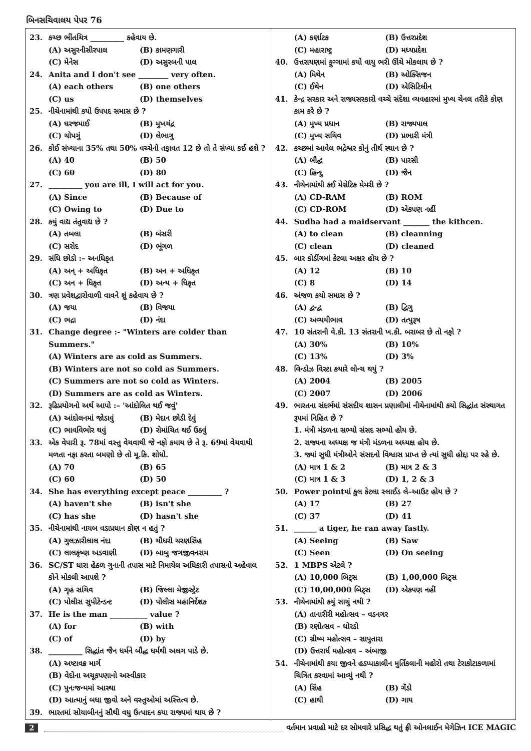બિનસચિવાલય પેપર 76
23. કચ્છ ભીંતચિત્ર _________ કહેવાય છે.
(A) અસુરનીસીરપાલ (B) કામણગારી
(C) મેનેસ (D) અસુરબની પાલ
24. Anita and I don't see ________ very often.
(A) each others (B) one others
(C) us (D) themselves
25. નીચેનામાંથી કયો ઉપપદ સમાસ છે ?
(A) ઘરજમાઈ (B) મુખચંદ્ર
(C) ચોપગું (D) લેભાગુ
26. કોઈ સંખ્યાના 35% તથા 50% વચ્ચેનો તફાવત 12 છે તો તે સંખ્યા કઈ હશે ?
(A) 40 (B) 50
(C) 60 (D) 80
27. _________ you are ill, I will act for you.
(A) Since (B) Because of
(C) Owing to (D) Due to
28. કયું વાદ્ય તંતુવાદ્ય છે ?
(A) તબલા (B) બંસરી
(C) સરોદ (D) ભૂંગળ
29. સંધિ છોડો :– અનધિકૃત
(A) અન્ + અધિકૃત (B) અન + અધિકૃત
(C) અન + ધિકૃત (D) અન્ય + ધિકૃત
30. ત્રણ પ્રવેશદ્વારોવાળી વાવને શું કહેવાય છે ?
(A) જયા (B) વિજયા
(C) ભદ્રા (D) નંદા
31. Change degree :- "Winters are colder than Summers."
(A) Winters are as cold as Summers.
(B) Winters are not so cold as Summers.
(C) Summers are not so cold as Winters.
(D) Summers are as cold as Winters.
32. રૂઢિપ્રયોગનો અર્થ આપો :– 'આંદોલિત થઈ જવું'
(A) આંદોલનમાં જોડાવું (B) મેદાન છોડી દેવું
(C) ભાવવિભોર થવું (D) રોમાંચિત થઈ ઉઠવું
33. એક વેપારી રૂ. 78માં વસ્તુ વેચવાથી જે નફો કમાય છે તે રૂ. 69માં વેચવાથી મળતા નફા કરતા બમણો છે તો મૂ.કિ. શોધો.
(A) 70 (B) 65
(C) 60 (D) 50
34. She has everything except peace _________ ?
(A) haven't she (B) isn't she
(C) has she (D) hasn't she
35. નીચેનામાંથી નાયબ વડાપ્રધાન કોણ ન હતું ?
(A) ગુલઝારીલાલ નંદા (B) ચૌધરી ચરણસિંહ
(C) લાલકૃષ્ણ અડવાણી (D) બાબુ જગજીવનરામ
36. SC/ST ધારા હેઠળ ગુનાની તપાસ માટે નિમાયેલ અધિકારી તપાસનો અહેવાલ કોને મોકલી આપશે ?
(A) ગૃહ સચિવ (B) જિલ્લા મેજીસ્ટ્રેટ
(C) પોલીસ સુપીટેન્ડન્ટ (D) પોલીસ મહાનિર્દેશક
37. He is the man __________ value ?
(A) for (B) with
(C) of (D) by
38. _________ સિદ્ધાંત જૈન ધર્મને બૌદ્ધ ધર્મથી અલગ પાડે છે.
(A) અષ્ટાવક્ર માર્ગ
(B) વેદોના અચૂકપણાનો અસ્વીકાર
(C) પુનઃજન્મમાં આસ્થા
(D) આત્માનું બધા જીવો અને વસ્તુઓમાં અસ્તિત્વ છે.
39. ભારતમાં સોયાબીનનું સૌથી વધુ ઉત્પાદન કયા રાજ્યમાં થાય છે ?
(A) કર્ણાટક (B) ઉત્તરપ્રદેશ
(C) મહારાષ્ટ્ર (D) મધ્યપ્રદેશ
40. ઉત્તરાયણમાં ફુગ્ગામાં કયો વાયુ ભરી ઊંચે મોકલાય છે ?
(A) મિથેન (B) ઓક્સિજન
(C) ઈથેન (D) એસિટિલીન
41. કેન્દ્ર સરકાર અને રાજ્યસરકારો વચ્ચે સંદેશા વ્યવહારમાં મુખ્ય ચેનલ તરીકે કોણ કામ કરે છે ?
(A) મુખ્ય પ્રધાન (B) રાજ્યપાલ
(C) મુખ્ય સચિવ (D) પ્રભારી મંત્રી
42. કચ્છમાં આવેલ ભદ્રેશ્વર કોનું તીર્થ સ્થાન છે ?
(A) બૌદ્ધ (B) પારસી
(C) હિન્દુ (D) જૈન
43. નીચેનામાંથી કઈ મેગ્નેટિક મેમરી છે ?
(A) CD-RAM (B) ROM
(C) CD-ROM (D) એકપણ નહીં
44. Sudha had a maidservant _______ the kithcen.
(A) to clean (B) cleanning
(C) clean (D) cleaned
45. બાર કોડીંગમાં કેટલા અક્ષર હોય છે ?
(A) 12 (B) 10
(C) 8 (D) 14
46. અંજળ કયો સમાસ છે ?
(A) દ્વન્દ્વ (B) દ્વિગુ
(C) અવ્યયીભાવ (D) તત્પુરૂષ
47. 10 સંતરાની વે.કી. 13 સંતરાની ખ.કી. બરાબર છે તો નફો ?
(A) 30% (B) 10%
(C) 13% (D) 3%
48. વિન્ડોઝ વિસ્ટા કયારે લોન્ચ થયું ?
(A) 2004 (B) 2005
(C) 2007 (D) 2006
49. ભારતના સંદર્ભમાં સંસદીય શાસન પ્રણાલીમાં નીચેનામાંથી કયો સિદ્ધાંત સંસ્થાગત રૂપમાં નિહિત છે ?
1. મંત્રી મંડળના સભ્યો સંસદ સભ્યો હોય છે.
2. રાજ્યના અધ્યક્ષ જ મંત્રી મંડળના અધ્યક્ષ હોય છે.
3. જ્યાં સુધી મંત્રીઓને સંસદનો વિશ્વાસ પ્રાપ્ત છે ત્યાં સુધી હોદ્દા પર રહે છે.
(A) માત્ર 1 & 2 (B) માત્ર 2 & 3
(C) માત્ર 1 & 3 (D) 1, 2 & 3
50. Power pointમાં કુલ કેટલા સ્લાઈડ લે–આઉટ હોય છે ?
(A) 17 (B) 27
(C) 37 (D) 41
51. ______ a tiger, he ran away fastly.
(A) Seeing (B) Saw
(C) Seen (D) On seeing
52. 1 MBPS એટલે ?
(A) 10,000 બિટ્સ (B) 1,00,000 બિટ્સ
(C) 10,00,000 બિટ્સ (D) એકપણ નહીં
53. નીચેનામાંથી કયું સાચું નથી ?
(A) તાનારીરી મહોત્સવ – વડનગર
(B) રણોત્સવ – ધોરડો
(C) ગ્રીષ્મ મહોત્સવ – સાપુતારા
(D) ઉત્તરાર્ધ મહોત્સવ – અંબાજી
54. નીચેનામાંથી કયા જીવને હડપ્પાકાલીન મુર્તિકલાની મહોરો તથા ટેરાકોટાકળામાં ચિત્રિત કરવામાં આવ્યું નથી ?
(A) સિંહ (B) ગેંડો
(C) હાથી (D) ગાય
2 વર્તમાન પ્રવાહો માટે દર સોમવારે પ્રસિદ્ધ થતું ફ્રી ઓનલાઈન મેગેઝિન ICE MAGIC